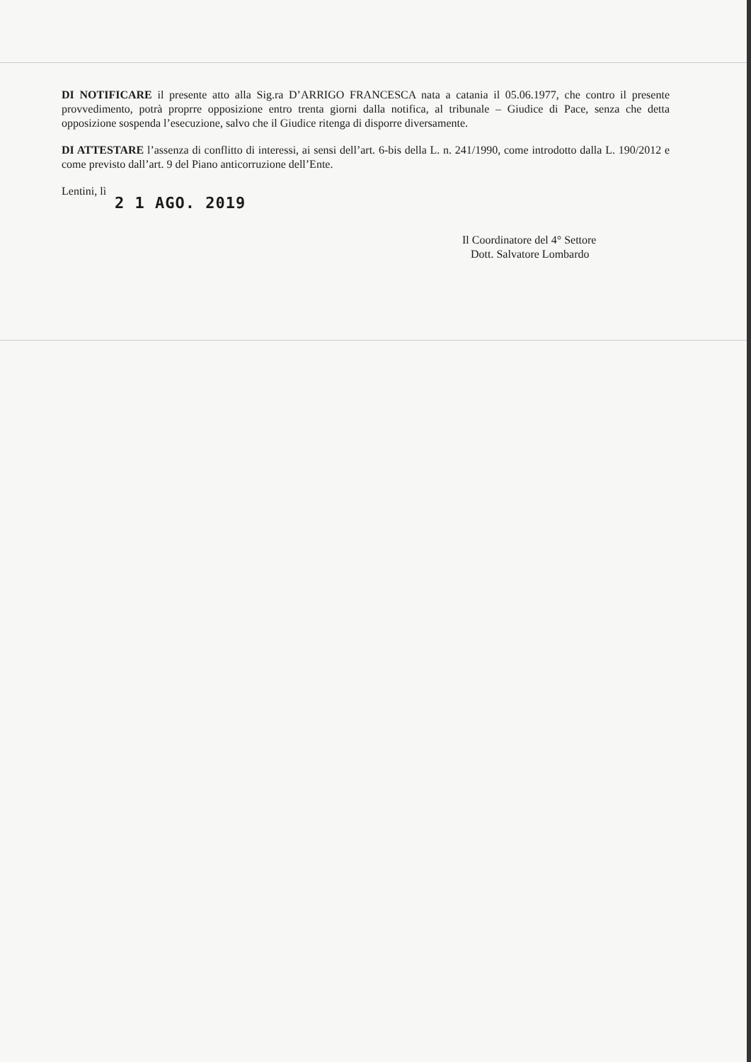DI NOTIFICARE il presente atto alla Sig.ra D’ARRIGO FRANCESCA nata a catania il 05.06.1977, che contro il presente provvedimento, potrà proprre opposizione entro trenta giorni dalla notifica, al tribunale – Giudice di Pace, senza che detta opposizione sospenda l’esecuzione, salvo che il Giudice ritenga di disporre diversamente.
DI ATTESTARE l’assenza di conflitto di interessi, ai sensi dell’art. 6-bis della L. n. 241/1990, come introdotto dalla L. 190/2012 e come previsto dall’art. 9 del Piano anticorruzione dell’Ente.
Lentini, lì
2 1 AGO. 2019
Il Coordinatore del 4° Settore
Dott. Salvatore Lombardo